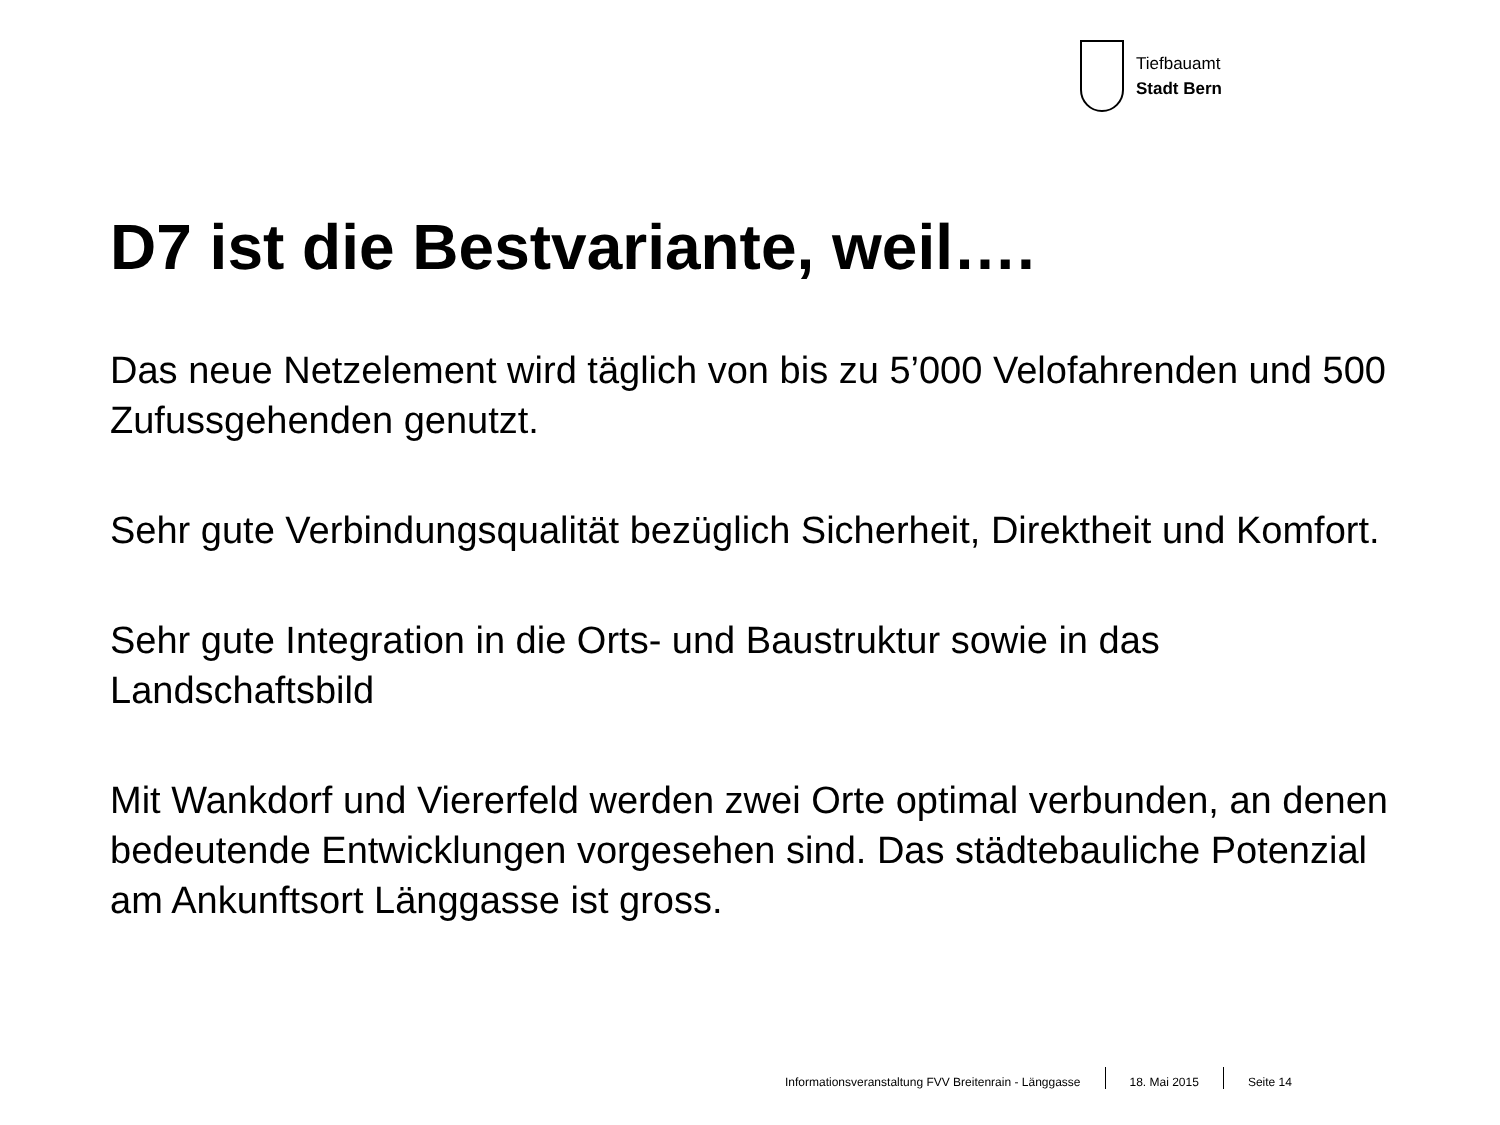Tiefbauamt
Stadt Bern
D7 ist die Bestvariante, weil….
Das neue Netzelement wird täglich von bis zu 5’000 Velofahrenden und 500 Zufussgehenden genutzt.
Sehr gute Verbindungsqualität bezüglich Sicherheit, Direktheit und Komfort.
Sehr gute Integration in die Orts- und Baustruktur sowie in das Landschaftsbild
Mit Wankdorf und Viererfeld werden zwei Orte optimal verbunden, an denen bedeutende Entwicklungen vorgesehen sind. Das städtebauliche Potenzial am Ankunftsort Länggasse ist gross.
Informationsveranstaltung FVV Breitenrain - Länggasse 18. Mai 2015 Seite 14